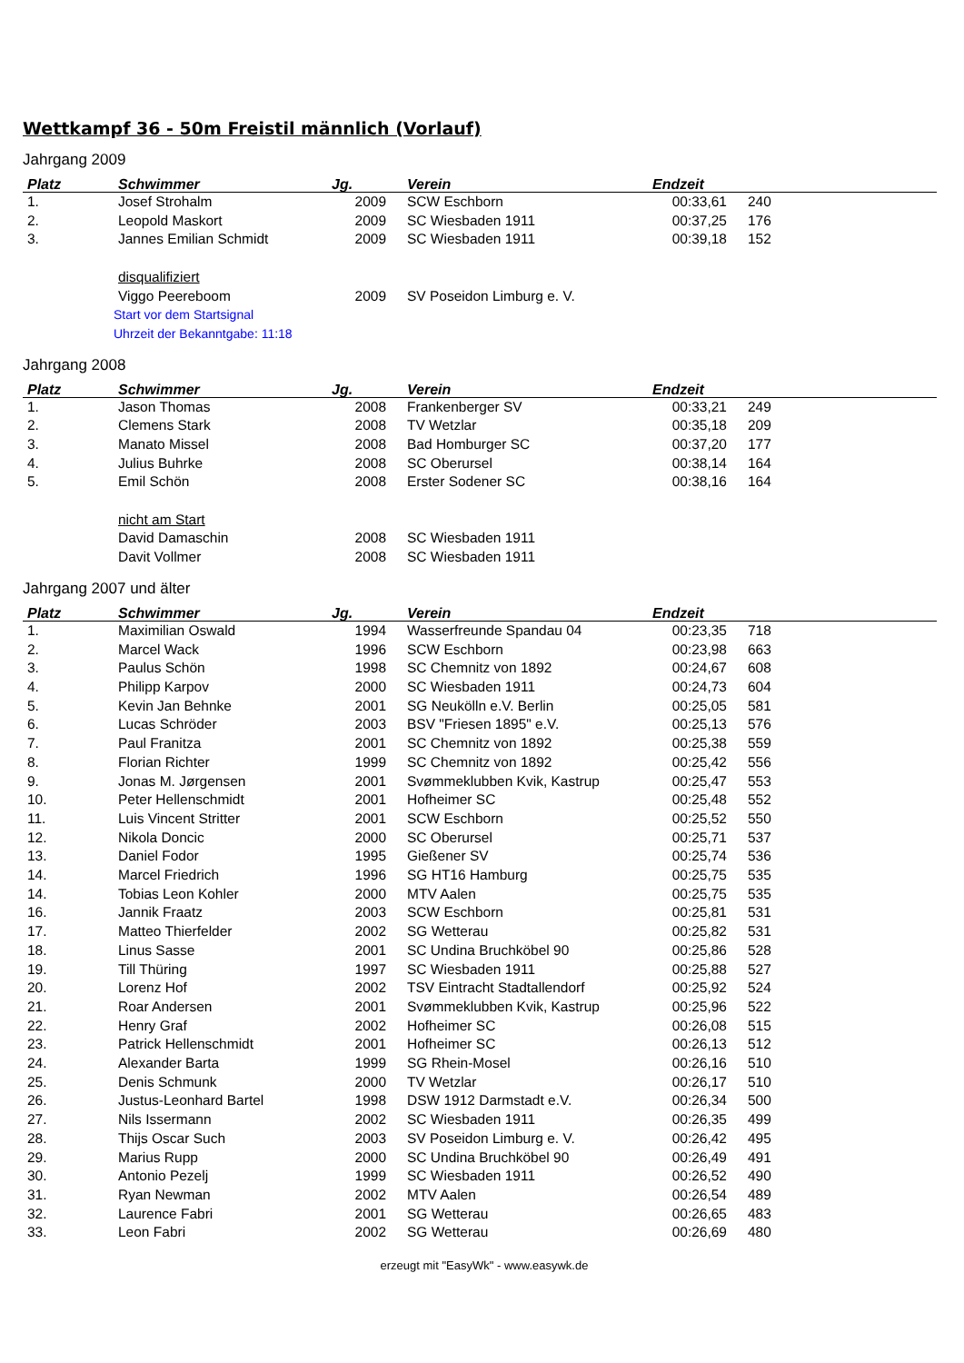Wettkampf 36 - 50m Freistil männlich (Vorlauf)
Jahrgang 2009
| Platz | Schwimmer | Jg. | Verein | Endzeit | |
| --- | --- | --- | --- | --- | --- |
| 1. | Josef Strohalm | 2009 | SCW Eschborn | 00:33,61 | 240 |
| 2. | Leopold Maskort | 2009 | SC Wiesbaden 1911 | 00:37,25 | 176 |
| 3. | Jannes Emilian Schmidt | 2009 | SC Wiesbaden 1911 | 00:39,18 | 152 |
| | disqualifiziert | | | | |
| | Viggo Peereboom | 2009 | SV Poseidon Limburg e. V. | | |
| | Start vor dem Startsignal | | | | |
| | Uhrzeit der Bekanntgabe: 11:18 | | | | |
Jahrgang 2008
| Platz | Schwimmer | Jg. | Verein | Endzeit | |
| --- | --- | --- | --- | --- | --- |
| 1. | Jason Thomas | 2008 | Frankenberger SV | 00:33,21 | 249 |
| 2. | Clemens Stark | 2008 | TV Wetzlar | 00:35,18 | 209 |
| 3. | Manato Missel | 2008 | Bad Homburger SC | 00:37,20 | 177 |
| 4. | Julius Buhrke | 2008 | SC Oberursel | 00:38,14 | 164 |
| 5. | Emil Schön | 2008 | Erster Sodener SC | 00:38,16 | 164 |
| | nicht am Start | | | | |
| | David Damaschin | 2008 | SC Wiesbaden 1911 | | |
| | Davit Vollmer | 2008 | SC Wiesbaden 1911 | | |
Jahrgang 2007 und älter
| Platz | Schwimmer | Jg. | Verein | Endzeit | |
| --- | --- | --- | --- | --- | --- |
| 1. | Maximilian Oswald | 1994 | Wasserfreunde Spandau 04 | 00:23,35 | 718 |
| 2. | Marcel Wack | 1996 | SCW Eschborn | 00:23,98 | 663 |
| 3. | Paulus Schön | 1998 | SC Chemnitz von 1892 | 00:24,67 | 608 |
| 4. | Philipp Karpov | 2000 | SC Wiesbaden 1911 | 00:24,73 | 604 |
| 5. | Kevin Jan Behnke | 2001 | SG Neukölln e.V. Berlin | 00:25,05 | 581 |
| 6. | Lucas Schröder | 2003 | BSV "Friesen 1895" e.V. | 00:25,13 | 576 |
| 7. | Paul Franitza | 2001 | SC Chemnitz von 1892 | 00:25,38 | 559 |
| 8. | Florian Richter | 1999 | SC Chemnitz von 1892 | 00:25,42 | 556 |
| 9. | Jonas M. Jørgensen | 2001 | Svømmeklubben Kvik, Kastrup | 00:25,47 | 553 |
| 10. | Peter Hellenschmidt | 2001 | Hofheimer SC | 00:25,48 | 552 |
| 11. | Luis Vincent Stritter | 2001 | SCW Eschborn | 00:25,52 | 550 |
| 12. | Nikola Doncic | 2000 | SC Oberursel | 00:25,71 | 537 |
| 13. | Daniel Fodor | 1995 | Gießener SV | 00:25,74 | 536 |
| 14. | Marcel Friedrich | 1996 | SG HT16 Hamburg | 00:25,75 | 535 |
| 14. | Tobias Leon Kohler | 2000 | MTV Aalen | 00:25,75 | 535 |
| 16. | Jannik Fraatz | 2003 | SCW Eschborn | 00:25,81 | 531 |
| 17. | Matteo Thierfelder | 2002 | SG Wetterau | 00:25,82 | 531 |
| 18. | Linus Sasse | 2001 | SC Undina Bruchköbel 90 | 00:25,86 | 528 |
| 19. | Till Thüring | 1997 | SC Wiesbaden 1911 | 00:25,88 | 527 |
| 20. | Lorenz Hof | 2002 | TSV Eintracht Stadtallendorf | 00:25,92 | 524 |
| 21. | Roar Andersen | 2001 | Svømmeklubben Kvik, Kastrup | 00:25,96 | 522 |
| 22. | Henry Graf | 2002 | Hofheimer SC | 00:26,08 | 515 |
| 23. | Patrick Hellenschmidt | 2001 | Hofheimer SC | 00:26,13 | 512 |
| 24. | Alexander Barta | 1999 | SG Rhein-Mosel | 00:26,16 | 510 |
| 25. | Denis Schmunk | 2000 | TV Wetzlar | 00:26,17 | 510 |
| 26. | Justus-Leonhard Bartel | 1998 | DSW 1912 Darmstadt e.V. | 00:26,34 | 500 |
| 27. | Nils Issermann | 2002 | SC Wiesbaden 1911 | 00:26,35 | 499 |
| 28. | Thijs Oscar Such | 2003 | SV Poseidon Limburg e. V. | 00:26,42 | 495 |
| 29. | Marius Rupp | 2000 | SC Undina Bruchköbel 90 | 00:26,49 | 491 |
| 30. | Antonio Pezelj | 1999 | SC Wiesbaden 1911 | 00:26,52 | 490 |
| 31. | Ryan Newman | 2002 | MTV Aalen | 00:26,54 | 489 |
| 32. | Laurence Fabri | 2001 | SG Wetterau | 00:26,65 | 483 |
| 33. | Leon Fabri | 2002 | SG Wetterau | 00:26,69 | 480 |
erzeugt mit "EasyWk" - www.easywk.de